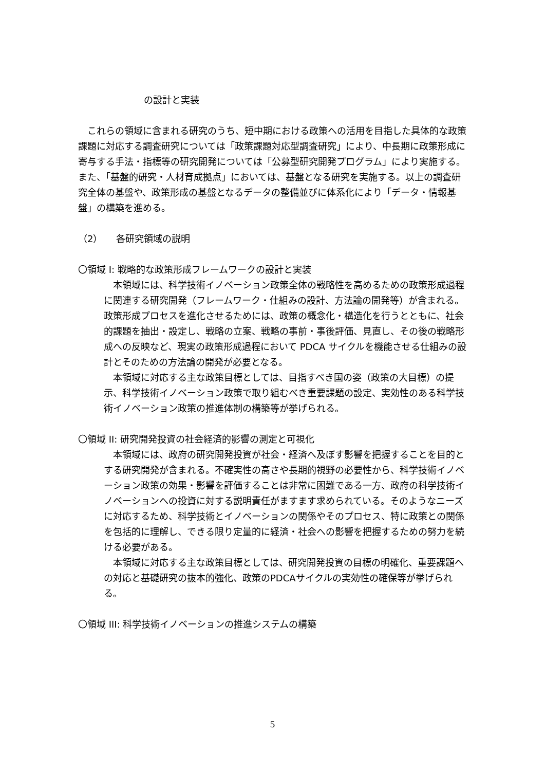の設計と実装
　これらの領域に含まれる研究のうち、短中期における政策への活用を目指した具体的な政策課題に対応する調査研究については「政策課題対応型調査研究」により、中長期に政策形成に寄与する手法・指標等の研究開発については「公募型研究開発プログラム」により実施する。また、「基盤的研究・人材育成拠点」においては、基盤となる研究を実施する。以上の調査研究全体の基盤や、政策形成の基盤となるデータの整備並びに体系化により「データ・情報基盤」の構築を進める。
（2）　　各研究領域の説明
〇領域 I: 戦略的な政策形成フレームワークの設計と実装
　本領域には、科学技術イノベーション政策全体の戦略性を高めるための政策形成過程に関連する研究開発（フレームワーク・仕組みの設計、方法論の開発等）が含まれる。政策形成プロセスを進化させるためには、政策の概念化・構造化を行うとともに、社会的課題を抽出・設定し、戦略の立案、戦略の事前・事後評価、見直し、その後の戦略形成への反映など、現実の政策形成過程において PDCA サイクルを機能させる仕組みの設計とそのための方法論の開発が必要となる。
　本領域に対応する主な政策目標としては、目指すべき国の姿（政策の大目標）の提示、科学技術イノベーション政策で取り組むべき重要課題の設定、実効性のある科学技術イノベーション政策の推進体制の構築等が挙げられる。
〇領域 II: 研究開発投資の社会経済的影響の測定と可視化
　本領域には、政府の研究開発投資が社会・経済へ及ぼす影響を把握することを目的とする研究開発が含まれる。不確実性の高さや長期的視野の必要性から、科学技術イノベーション政策の効果・影響を評価することは非常に困難である一方、政府の科学技術イノベーションへの投資に対する説明責任がますます求められている。そのようなニーズに対応するため、科学技術とイノベーションの関係やそのプロセス、特に政策との関係を包括的に理解し、できる限り定量的に経済・社会への影響を把握するための努力を続ける必要がある。
　本領域に対応する主な政策目標としては、研究開発投資の目標の明確化、重要課題への対応と基礎研究の抜本的強化、政策のPDCAサイクルの実効性の確保等が挙げられる。
〇領域 III: 科学技術イノベーションの推進システムの構築
5